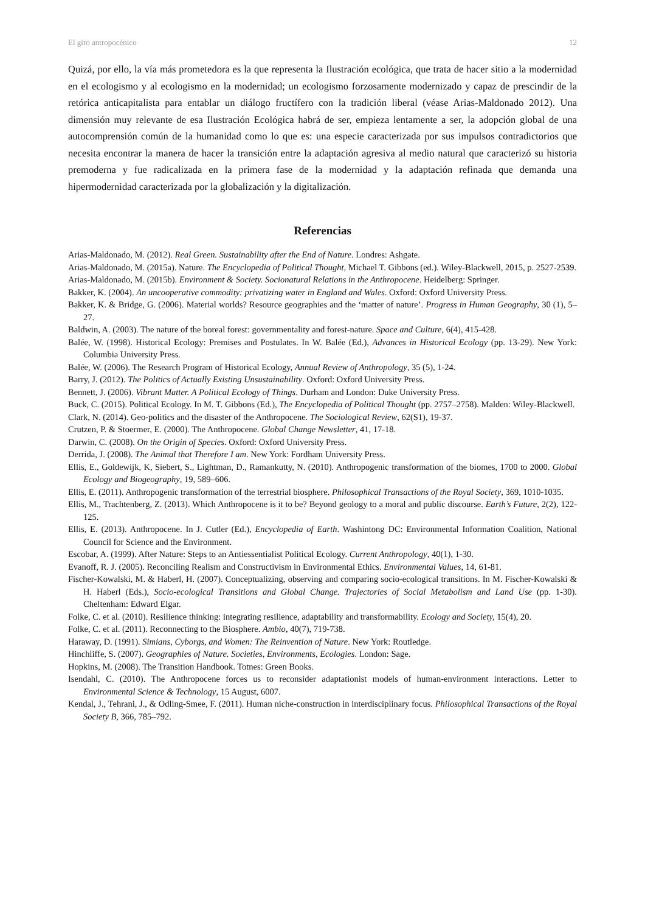El giro antropocénico 12
Quizá, por ello, la vía más prometedora es la que representa la Ilustración ecológica, que trata de hacer sitio a la modernidad en el ecologismo y al ecologismo en la modernidad; un ecologismo forzosamente modernizado y capaz de prescindir de la retórica anticapitalista para entablar un diálogo fructífero con la tradición liberal (véase Arias-Maldonado 2012). Una dimensión muy relevante de esa Ilustración Ecológica habrá de ser, empieza lentamente a ser, la adopción global de una autocomprensión común de la humanidad como lo que es: una especie caracterizada por sus impulsos contradictorios que necesita encontrar la manera de hacer la transición entre la adaptación agresiva al medio natural que caracterizó su historia premoderna y fue radicalizada en la primera fase de la modernidad y la adaptación refinada que demanda una hipermodernidad caracterizada por la globalización y la digitalización.
Referencias
Arias-Maldonado, M. (2012). Real Green. Sustainability after the End of Nature. Londres: Ashgate.
Arias-Maldonado, M. (2015a). Nature. The Encyclopedia of Political Thought, Michael T. Gibbons (ed.). Wiley-Blackwell, 2015, p. 2527-2539.
Arias-Maldonado, M. (2015b). Environment & Society. Socionatural Relations in the Anthropocene. Heidelberg: Springer.
Bakker, K. (2004). An uncooperative commodity: privatizing water in England and Wales. Oxford: Oxford University Press.
Bakker, K. & Bridge, G. (2006). Material worlds? Resource geographies and the ‘matter of nature’. Progress in Human Geography, 30 (1), 5–27.
Baldwin, A. (2003). The nature of the boreal forest: governmentality and forest-nature. Space and Culture, 6(4), 415-428.
Balée, W. (1998). Historical Ecology: Premises and Postulates. In W. Balée (Ed.), Advances in Historical Ecology (pp. 13-29). New York: Columbia University Press.
Balée, W. (2006). The Research Program of Historical Ecology, Annual Review of Anthropology, 35 (5), 1-24.
Barry, J. (2012). The Politics of Actually Existing Unsustainability. Oxford: Oxford University Press.
Bennett, J. (2006). Vibrant Matter. A Political Ecology of Things. Durham and London: Duke University Press.
Buck, C. (2015). Political Ecology. In M. T. Gibbons (Ed.), The Encyclopedia of Political Thought (pp. 2757–2758). Malden: Wiley-Blackwell.
Clark, N. (2014). Geo-politics and the disaster of the Anthropocene. The Sociological Review, 62(S1), 19-37.
Crutzen, P. & Stoermer, E. (2000). The Anthropocene. Global Change Newsletter, 41, 17-18.
Darwin, C. (2008). On the Origin of Species. Oxford: Oxford University Press.
Derrida, J. (2008). The Animal that Therefore I am. New York: Fordham University Press.
Ellis, E., Goldewijk, K, Siebert, S., Lightman, D., Ramankutty, N. (2010). Anthropogenic transformation of the biomes, 1700 to 2000. Global Ecology and Biogeography, 19, 589–606.
Ellis, E. (2011). Anthropogenic transformation of the terrestrial biosphere. Philosophical Transactions of the Royal Society, 369, 1010-1035.
Ellis, M., Trachtenberg, Z. (2013). Which Anthropocene is it to be? Beyond geology to a moral and public discourse. Earth’s Future, 2(2), 122-125.
Ellis, E. (2013). Anthropocene. In J. Cutler (Ed.), Encyclopedia of Earth. Washintong DC: Environmental Information Coalition, National Council for Science and the Environment.
Escobar, A. (1999). After Nature: Steps to an Antiessentialist Political Ecology. Current Anthropology, 40(1), 1-30.
Evanoff, R. J. (2005). Reconciling Realism and Constructivism in Environmental Ethics. Environmental Values, 14, 61-81.
Fischer-Kowalski, M. & Haberl, H. (2007). Conceptualizing, observing and comparing socio-ecological transitions. In M. Fischer-Kowalski & H. Haberl (Eds.), Socio-ecological Transitions and Global Change. Trajectories of Social Metabolism and Land Use (pp. 1-30). Cheltenham: Edward Elgar.
Folke, C. et al. (2010). Resilience thinking: integrating resilience, adaptability and transformability. Ecology and Society, 15(4), 20.
Folke, C. et al. (2011). Reconnecting to the Biosphere. Ambio, 40(7), 719-738.
Haraway, D. (1991). Simians, Cyborgs, and Women: The Reinvention of Nature. New York: Routledge.
Hinchliffe, S. (2007). Geographies of Nature. Societies, Environments, Ecologies. London: Sage.
Hopkins, M. (2008). The Transition Handbook. Totnes: Green Books.
Isendahl, C. (2010). The Anthropocene forces us to reconsider adaptationist models of human-environment interactions. Letter to Environmental Science & Technology, 15 August, 6007.
Kendal, J., Tehrani, J., & Odling-Smee, F. (2011). Human niche-construction in interdisciplinary focus. Philosophical Transactions of the Royal Society B, 366, 785–792.